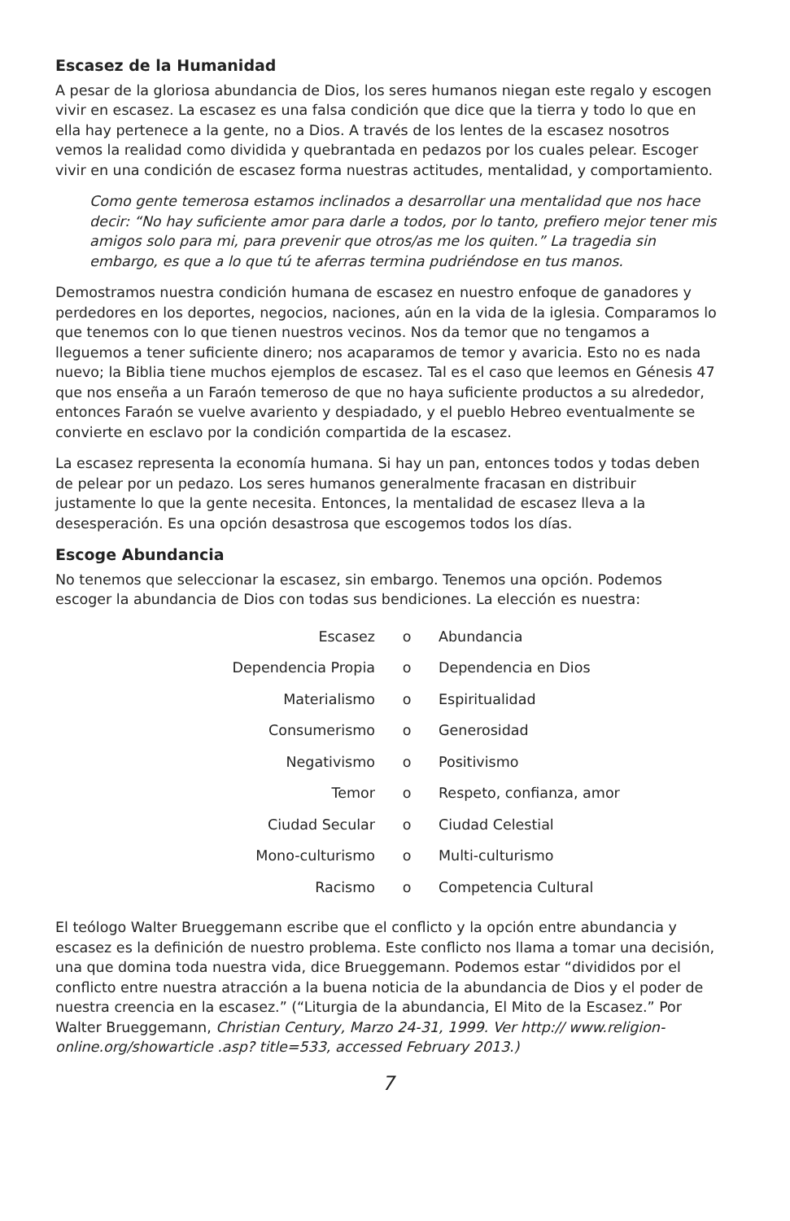Escasez de la Humanidad
A pesar de la gloriosa abundancia de Dios, los seres humanos niegan este regalo y escogen vivir en escasez. La escasez es una falsa condición que dice que la tierra y todo lo que en ella hay pertenece a la gente, no a Dios. A través de los lentes de la escasez nosotros vemos la realidad como dividida y quebrantada en pedazos por los cuales pelear. Escoger vivir en una condición de escasez forma nuestras actitudes, mentalidad, y comportamiento.
Como gente temerosa estamos inclinados a desarrollar una mentalidad que nos hace decir: “No hay suficiente amor para darle a todos, por lo tanto, prefiero mejor tener mis amigos solo para mi, para prevenir que otros/as me los quiten.” La tragedia sin embargo, es que a lo que tú te aferras termina pudriéndose en tus manos.
Demostramos nuestra condición humana de escasez en nuestro enfoque de ganadores y perdedores en los deportes, negocios, naciones, aún en la vida de la iglesia. Comparamos lo que tenemos con lo que tienen nuestros vecinos. Nos da temor que no tengamos a lleguemos a tener suficiente dinero; nos acaparamos de temor y avaricia. Esto no es nada nuevo; la Biblia tiene muchos ejemplos de escasez. Tal es el caso que leemos en Génesis 47 que nos enseña a un Faraón temeroso de que no haya suficiente productos a su alrededor, entonces Faraón se vuelve avariento y despiadado, y el pueblo Hebreo eventualmente se convierte en esclavo por la condición compartida de la escasez.
La escasez representa la economía humana. Si hay un pan, entonces todos y todas deben de pelear por un pedazo. Los seres humanos generalmente fracasan en distribuir justamente lo que la gente necesita. Entonces, la mentalidad de escasez lleva a la desesperación. Es una opción desastrosa que escogemos todos los días.
Escoge Abundancia
No tenemos que seleccionar la escasez, sin embargo. Tenemos una opción. Podemos escoger la abundancia de Dios con todas sus bendiciones. La elección es nuestra:
| Escasez | o | Abundancia |
| Dependencia Propia | o | Dependencia en Dios |
| Materialismo | o | Espiritualidad |
| Consumerismo | o | Generosidad |
| Negativismo | o | Positivismo |
| Temor | o | Respeto, confianza, amor |
| Ciudad Secular | o | Ciudad Celestial |
| Mono-culturismo | o | Multi-culturismo |
| Racismo | o | Competencia Cultural |
El teólogo Walter Brueggemann escribe que el conflicto y la opción entre abundancia y escasez es la definición de nuestro problema. Este conflicto nos llama a tomar una decisión, una que domina toda nuestra vida, dice Brueggemann. Podemos estar “divididos por el conflicto entre nuestra atracción a la buena noticia de la abundancia de Dios y el poder de nuestra creencia en la escasez.” (“Liturgia de la abundancia, El Mito de la Escasez.” Por Walter Brueggemann, Christian Century, Marzo 24-31, 1999. Ver http:// www.religion-online.org/showarticle .asp? title=533, accessed February 2013.)
7